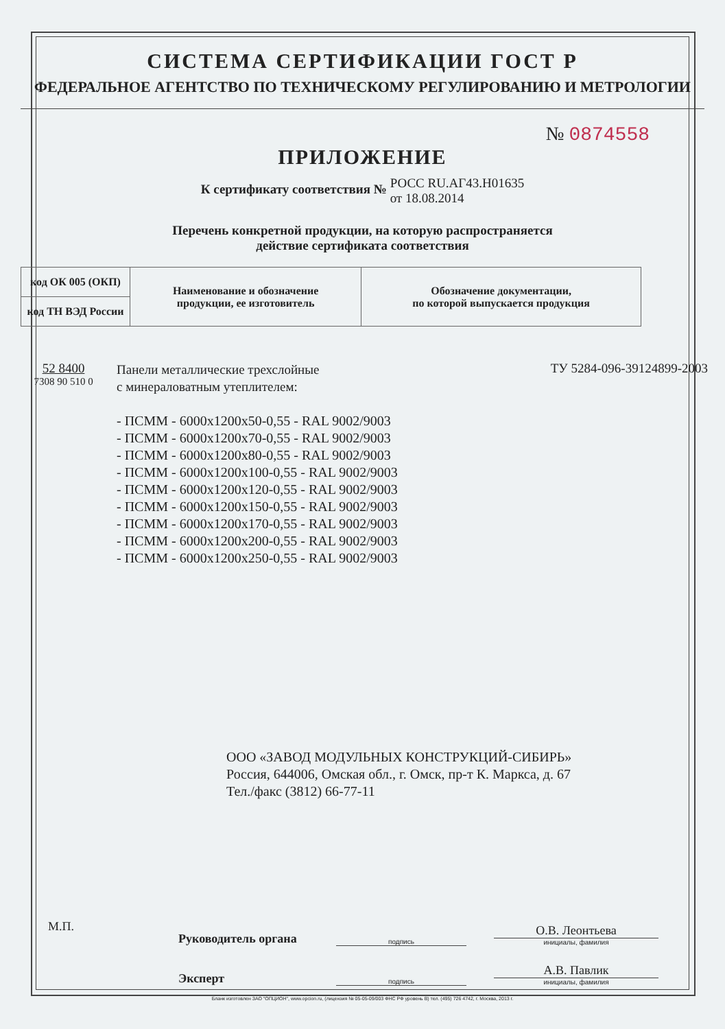СИСТЕМА СЕРТИФИКАЦИИ ГОСТ Р
ФЕДЕРАЛЬНОЕ АГЕНТСТВО ПО ТЕХНИЧЕСКОМУ РЕГУЛИРОВАНИЮ И МЕТРОЛОГИИ
№ 0874558
ПРИЛОЖЕНИЕ
К сертификату соответствия № РОСС RU.АГ43.Н01635
от 18.08.2014
Перечень конкретной продукции, на которую распространяется
действие сертификата соответствия
| код ОК 005 (ОКП) | Наименование и обозначение продукции, ее изготовитель | Обозначение документации, по которой выпускается продукция |
| код ТН ВЭД России | | |
52 8400
7308 90 510 0
Панели металлические трехслойные
с минераловатным утеплителем:
ТУ 5284-096-39124899-2003
- ПСММ - 6000x1200x50-0,55 - RAL 9002/9003
- ПСММ - 6000x1200x70-0,55 - RAL 9002/9003
- ПСММ - 6000x1200x80-0,55 - RAL 9002/9003
- ПСММ - 6000x1200x100-0,55 - RAL 9002/9003
- ПСММ - 6000x1200x120-0,55 - RAL 9002/9003
- ПСММ - 6000x1200x150-0,55 - RAL 9002/9003
- ПСММ - 6000x1200x170-0,55 - RAL 9002/9003
- ПСММ - 6000x1200x200-0,55 - RAL 9002/9003
- ПСММ - 6000x1200x250-0,55 - RAL 9002/9003
ООО «ЗАВОД МОДУЛЬНЫХ КОНСТРУКЦИЙ-СИБИРЬ»
Россия, 644006, Омская обл., г. Омск, пр-т К. Маркса, д. 67
Тел./факс (3812) 66-77-11
Руководитель органа
подпись
О.В. Леонтьева
инициалы, фамилия
Эксперт
подпись
А.В. Павлик
инициалы, фамилия
М.П.
Бланк изготовлен ЗАО "ОПЦИОН", www.opcion.ru, (лицензия № 05-05-09/003 ФНС РФ уровень В) тел. (495) 726 4742, г. Москва, 2013 г.